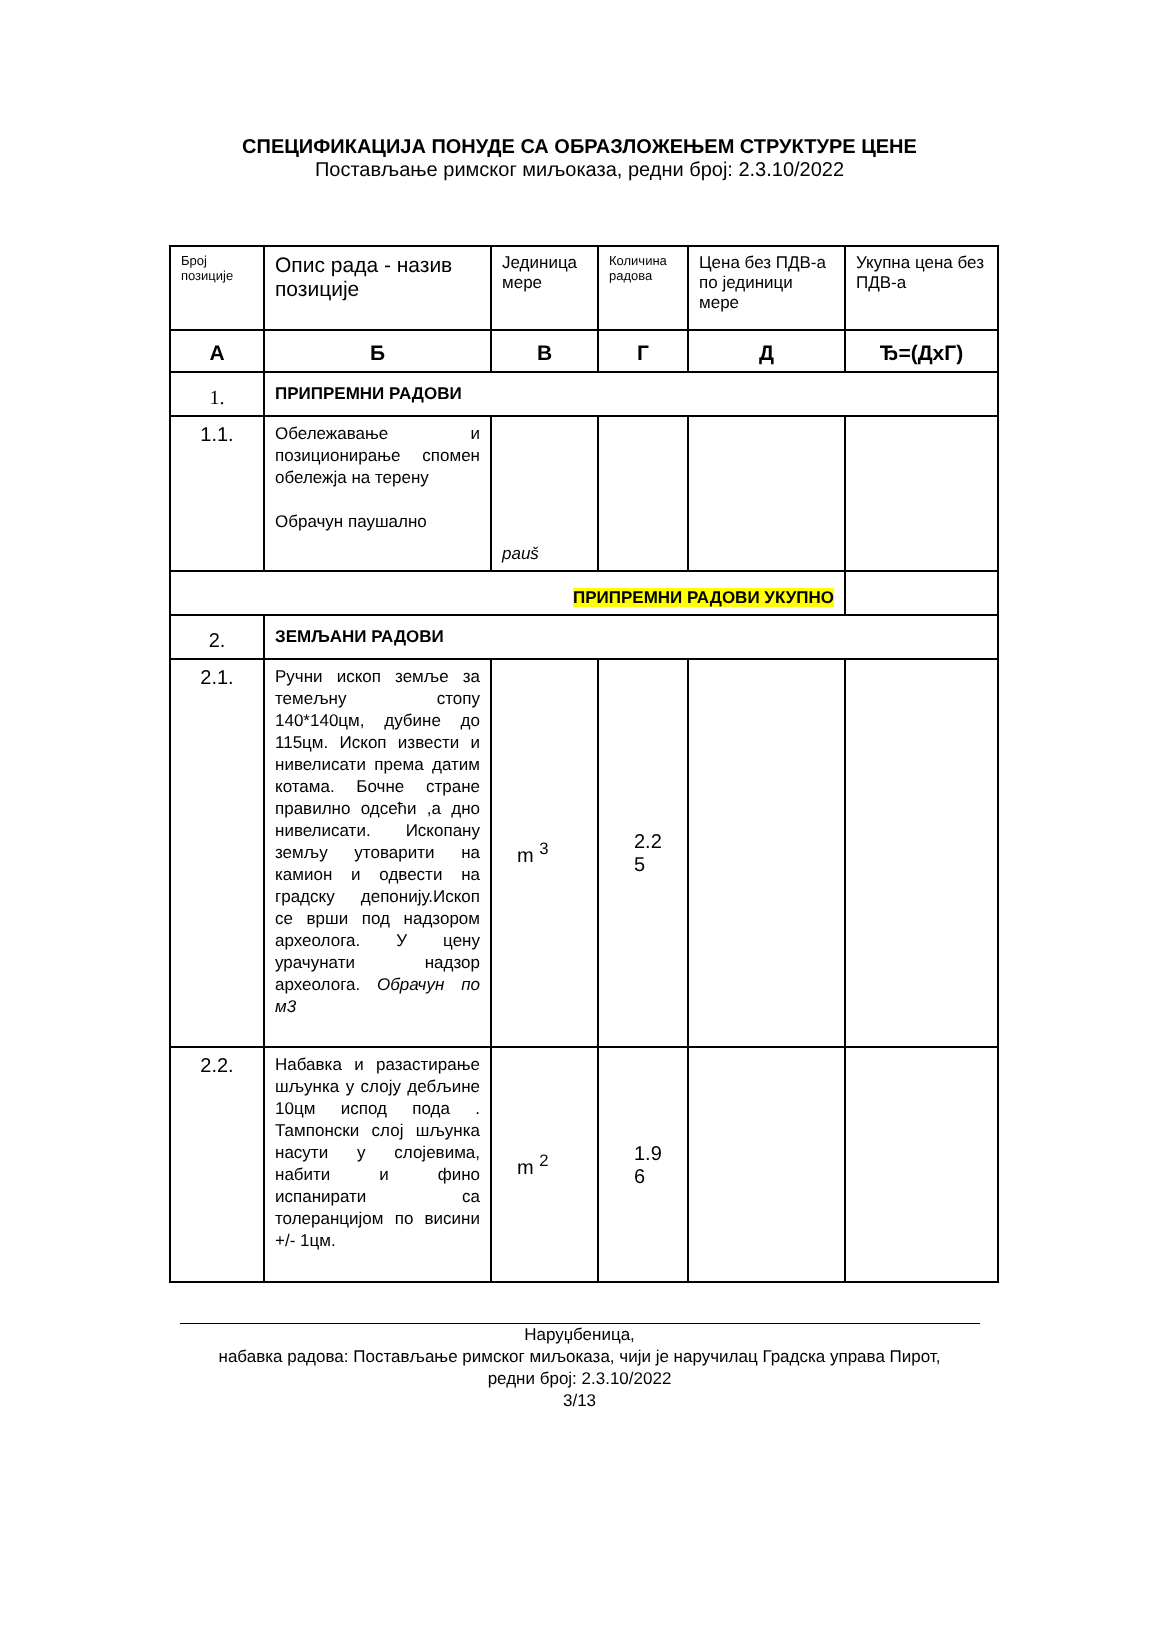СПЕЦИФИКАЦИЈА ПОНУДЕ СА ОБРАЗЛОЖЕЊЕМ СТРУКТУРЕ ЦЕНЕ
Постављање римског миљоказа, редни број: 2.3.10/2022
| Број позиције | Опис рада - назив позиције | Јединица мере | Количина радова | Цена без ПДВ-а по јединици мере | Укупна цена без ПДВ-а |
| --- | --- | --- | --- | --- | --- |
| А | Б | В | Г | Д | Ђ=(ДхГ) |
| 1. | ПРИПРЕМНИ РАДОВИ | | | | |
| 1.1. | Обележавање и позиционирање спомен обележја на терену Обрачун паушално | pauš | | | |
| ПРИПРЕМНИ РАДОВИ УКУПНО | | | | | |
| 2. | ЗЕМЉАНИ РАДОВИ | | | | |
| 2.1. | Ручни ископ земље за темељну стопу 140*140цм, дубине до 115цм. Ископ извести и нивелисати према датим котама. Бочне стране правилно одсећи ,а дно нивелисати. Ископану земљу утоварити на камион и одвести на градску депонију.Ископ се врши под надзором археолога. У цену урачунати надзор археолога. Обрачун по м3 | m <sup>3</sup> | 2.2 5 | | |
| 2.2. | Набавка и разастирање шљунка у слоју дебљине 10цм испод пода . Тампонски слој шљунка насути у слојевима, набити и фино испанирати са толеранцијом по висини +/- 1цм. | m <sup>2</sup> | 1.9 6 | | |
Наруџбеница,
набавка радова: Постављање римског миљоказа, чији је наручилац Градска управа Пирот,
редни број: 2.3.10/2022
3/13